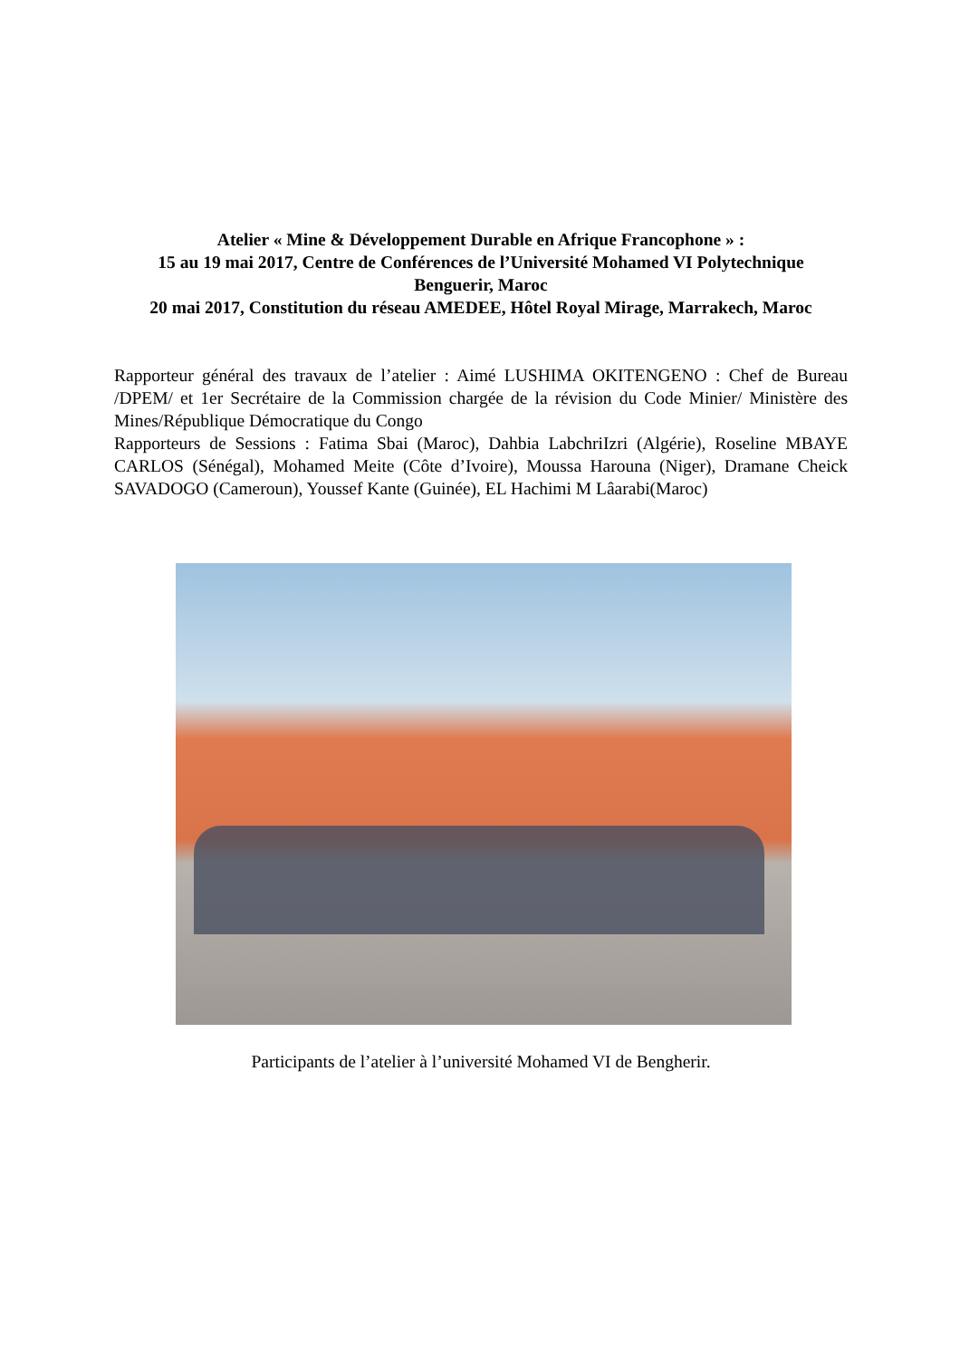Atelier « Mine & Développement Durable en Afrique Francophone » :
15 au 19 mai 2017, Centre de Conférences de l’Université Mohamed VI Polytechnique
Benguerir, Maroc
20 mai 2017, Constitution du réseau AMEDEE, Hôtel Royal Mirage, Marrakech, Maroc
Rapporteur général des travaux de l’atelier : Aimé LUSHIMA OKITENGENO : Chef de Bureau /DPEM/ et 1er Secrétaire de la Commission chargée de la révision du Code Minier/ Ministère des Mines/République Démocratique du Congo
Rapporteurs de Sessions : Fatima Sbai (Maroc), Dahbia LabchriIzri (Algérie), Roseline MBAYE CARLOS (Sénégal), Mohamed Meite (Côte d’Ivoire), Moussa Harouna (Niger), Dramane Cheick SAVADOGO (Cameroun), Youssef Kante (Guinée), EL Hachimi M Lâarabi(Maroc)
Participants de l’atelier à l’université Mohamed VI de Bengherir.